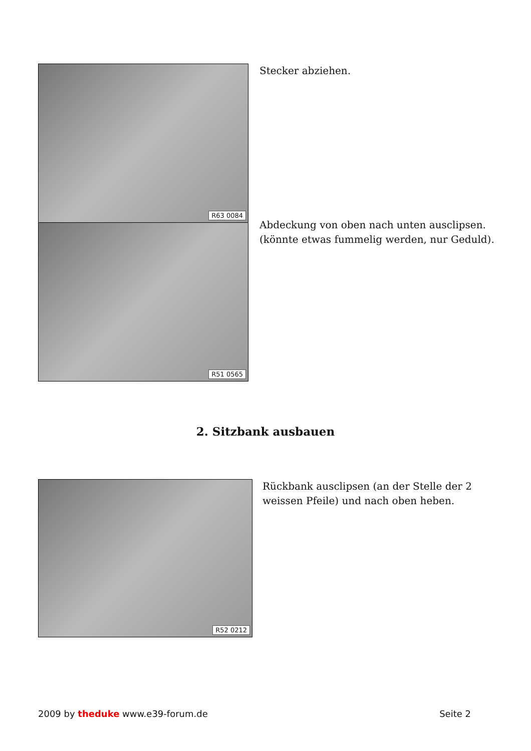R63 0084
R51 0565
Stecker abziehen.
Abdeckung von oben nach unten ausclipsen.
(könnte etwas fummelig werden, nur Geduld).
2. Sitzbank ausbauen
R52 0212
Rückbank ausclipsen (an der Stelle der 2
weissen Pfeile) und nach oben heben.
2009 by theduke www.e39-forum.de Seite 2